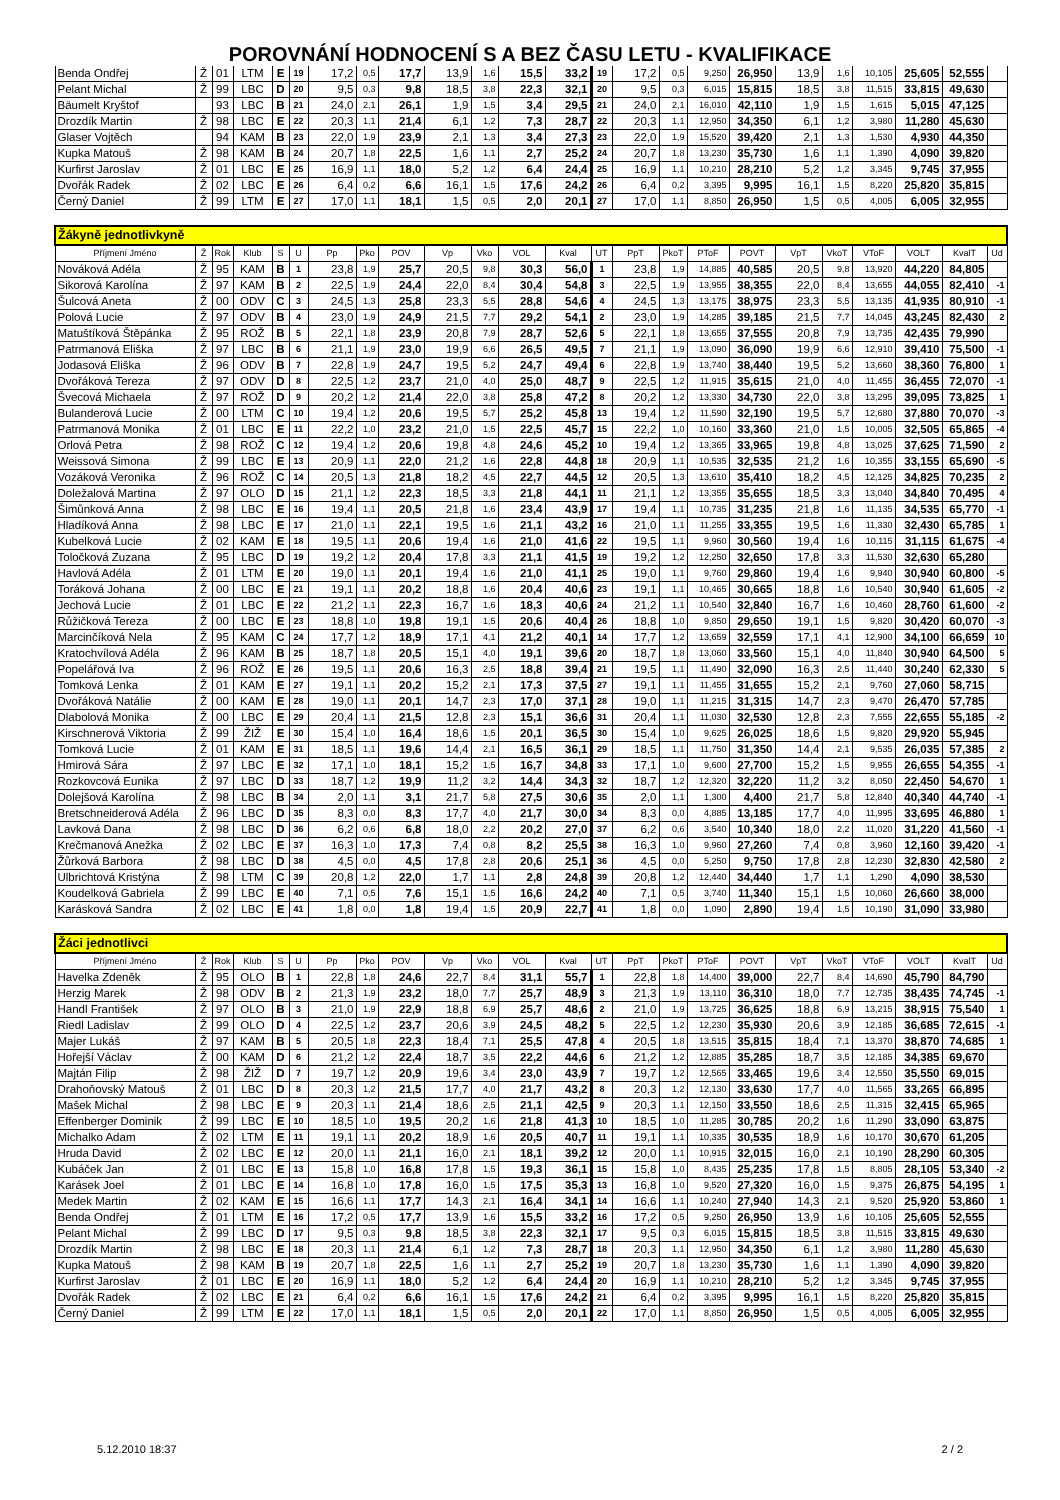POROVNÁNÍ HODNOCENÍ S A BEZ ČASU LETU - KVALIFIKACE
| Benda Ondřej | Ž | 01 | LTM | E | 19 | 17,2 | 0,5 | 17,7 | 13,9 | 1,6 | 15,5 | 33,2 | 19 | 17,2 | 0,5 | 9,250 | 26,950 | 13,9 | 1,6 | 10,105 | 25,605 | 52,555 | |
| Pelant Michal | Ž | 99 | LBC | D | 20 | 9,5 | 0,3 | 9,8 | 18,5 | 3,8 | 22,3 | 32,1 | 20 | 9,5 | 0,3 | 6,015 | 15,815 | 18,5 | 3,8 | 11,515 | 33,815 | 49,630 | |
| Bäumelt Kryštof | | 93 | LBC | B | 21 | 24,0 | 2,1 | 26,1 | 1,9 | 1,5 | 3,4 | 29,5 | 21 | 24,0 | 2,1 | 16,010 | 42,110 | 1,9 | 1,5 | 1,615 | 5,015 | 47,125 | |
| Drozdík Martin | Ž | 98 | LBC | E | 22 | 20,3 | 1,1 | 21,4 | 6,1 | 1,2 | 7,3 | 28,7 | 22 | 20,3 | 1,1 | 12,950 | 34,350 | 6,1 | 1,2 | 3,980 | 11,280 | 45,630 | |
| Glaser Vojtěch | | 94 | KAM | B | 23 | 22,0 | 1,9 | 23,9 | 2,1 | 1,3 | 3,4 | 27,3 | 23 | 22,0 | 1,9 | 15,520 | 39,420 | 2,1 | 1,3 | 1,530 | 4,930 | 44,350 | |
| Kupka Matouš | Ž | 98 | KAM | B | 24 | 20,7 | 1,8 | 22,5 | 1,6 | 1,1 | 2,7 | 25,2 | 24 | 20,7 | 1,8 | 13,230 | 35,730 | 1,6 | 1,1 | 1,390 | 4,090 | 39,820 | |
| Kurfirst Jaroslav | Ž | 01 | LBC | E | 25 | 16,9 | 1,1 | 18,0 | 5,2 | 1,2 | 6,4 | 24,4 | 25 | 16,9 | 1,1 | 10,210 | 28,210 | 5,2 | 1,2 | 3,345 | 9,745 | 37,955 | |
| Dvořák Radek | Ž | 02 | LBC | E | 26 | 6,4 | 0,2 | 6,6 | 16,1 | 1,5 | 17,6 | 24,2 | 26 | 6,4 | 0,2 | 3,395 | 9,995 | 16,1 | 1,5 | 8,220 | 25,820 | 35,815 | |
| Černý Daniel | Ž | 99 | LTM | E | 27 | 17,0 | 1,1 | 18,1 | 1,5 | 0,5 | 2,0 | 20,1 | 27 | 17,0 | 1,1 | 8,850 | 26,950 | 1,5 | 0,5 | 4,005 | 6,005 | 32,955 | |
| Žákyně jednotlivkyně | | | | | | | | | | | | | | | | | | | | | | | |
| Příjmení Jméno | Ž | Rok | Klub | S | U | Pp | Pko | POV | Vp | Vko | VOL | Kval | UT | PpT | PkoT | PToF | POVT | VpT | VkoT | VToF | VOLT | KvalT | Ud |
| Nováková Adéla | Ž | 95 | KAM | B | 1 | 23,8 | 1,9 | 25,7 | 20,5 | 9,8 | 30,3 | 56,0 | 1 | 23,8 | 1,9 | 14,885 | 40,585 | 20,5 | 9,8 | 13,920 | 44,220 | 84,805 | |
| Sikorová Karolína | Ž | 97 | KAM | B | 2 | 22,5 | 1,9 | 24,4 | 22,0 | 8,4 | 30,4 | 54,8 | 3 | 22,5 | 1,9 | 13,955 | 38,355 | 22,0 | 8,4 | 13,655 | 44,055 | 82,410 | -1 |
| Šulcová Aneta | Ž | 00 | ODV | C | 3 | 24,5 | 1,3 | 25,8 | 23,3 | 5,5 | 28,8 | 54,6 | 4 | 24,5 | 1,3 | 13,175 | 38,975 | 23,3 | 5,5 | 13,135 | 41,935 | 80,910 | -1 |
| Polová Lucie | Ž | 97 | ODV | B | 4 | 23,0 | 1,9 | 24,9 | 21,5 | 7,7 | 29,2 | 54,1 | 2 | 23,0 | 1,9 | 14,285 | 39,185 | 21,5 | 7,7 | 14,045 | 43,245 | 82,430 | 2 |
| Matuštíková Štěpánka | Ž | 95 | ROŽ | B | 5 | 22,1 | 1,8 | 23,9 | 20,8 | 7,9 | 28,7 | 52,6 | 5 | 22,1 | 1,8 | 13,655 | 37,555 | 20,8 | 7,9 | 13,735 | 42,435 | 79,990 | |
| Patrmanová Eliška | Ž | 97 | LBC | B | 6 | 21,1 | 1,9 | 23,0 | 19,9 | 6,6 | 26,5 | 49,5 | 7 | 21,1 | 1,9 | 13,090 | 36,090 | 19,9 | 6,6 | 12,910 | 39,410 | 75,500 | -1 |
| Jodasová Eliška | Ž | 96 | ODV | B | 7 | 22,8 | 1,9 | 24,7 | 19,5 | 5,2 | 24,7 | 49,4 | 6 | 22,8 | 1,9 | 13,740 | 38,440 | 19,5 | 5,2 | 13,660 | 38,360 | 76,800 | 1 |
| Dvořáková Tereza | Ž | 97 | ODV | D | 8 | 22,5 | 1,2 | 23,7 | 21,0 | 4,0 | 25,0 | 48,7 | 9 | 22,5 | 1,2 | 11,915 | 35,615 | 21,0 | 4,0 | 11,455 | 36,455 | 72,070 | -1 |
| Švecová Michaela | Ž | 97 | ROŽ | D | 9 | 20,2 | 1,2 | 21,4 | 22,0 | 3,8 | 25,8 | 47,2 | 8 | 20,2 | 1,2 | 13,330 | 34,730 | 22,0 | 3,8 | 13,295 | 39,095 | 73,825 | 1 |
| Bulanderová Lucie | Ž | 00 | LTM | C | 10 | 19,4 | 1,2 | 20,6 | 19,5 | 5,7 | 25,2 | 45,8 | 13 | 19,4 | 1,2 | 11,590 | 32,190 | 19,5 | 5,7 | 12,680 | 37,880 | 70,070 | -3 |
| Patrmanová Monika | Ž | 01 | LBC | E | 11 | 22,2 | 1,0 | 23,2 | 21,0 | 1,5 | 22,5 | 45,7 | 15 | 22,2 | 1,0 | 10,160 | 33,360 | 21,0 | 1,5 | 10,005 | 32,505 | 65,865 | -4 |
| Orlová Petra | Ž | 98 | ROŽ | C | 12 | 19,4 | 1,2 | 20,6 | 19,8 | 4,8 | 24,6 | 45,2 | 10 | 19,4 | 1,2 | 13,365 | 33,965 | 19,8 | 4,8 | 13,025 | 37,625 | 71,590 | 2 |
| Weissová Simona | Ž | 99 | LBC | E | 13 | 20,9 | 1,1 | 22,0 | 21,2 | 1,6 | 22,8 | 44,8 | 18 | 20,9 | 1,1 | 10,535 | 32,535 | 21,2 | 1,6 | 10,355 | 33,155 | 65,690 | -5 |
| Vozáková Veronika | Ž | 96 | ROŽ | C | 14 | 20,5 | 1,3 | 21,8 | 18,2 | 4,5 | 22,7 | 44,5 | 12 | 20,5 | 1,3 | 13,610 | 35,410 | 18,2 | 4,5 | 12,125 | 34,825 | 70,235 | 2 |
| Doležalová Martina | Ž | 97 | OLO | D | 15 | 21,1 | 1,2 | 22,3 | 18,5 | 3,3 | 21,8 | 44,1 | 11 | 21,1 | 1,2 | 13,355 | 35,655 | 18,5 | 3,3 | 13,040 | 34,840 | 70,495 | 4 |
| Šimůnková Anna | Ž | 98 | LBC | E | 16 | 19,4 | 1,1 | 20,5 | 21,8 | 1,6 | 23,4 | 43,9 | 17 | 19,4 | 1,1 | 10,735 | 31,235 | 21,8 | 1,6 | 11,135 | 34,535 | 65,770 | -1 |
| Hladíková Anna | Ž | 98 | LBC | E | 17 | 21,0 | 1,1 | 22,1 | 19,5 | 1,6 | 21,1 | 43,2 | 16 | 21,0 | 1,1 | 11,255 | 33,355 | 19,5 | 1,6 | 11,330 | 32,430 | 65,785 | 1 |
| Kubelková Lucie | Ž | 02 | KAM | E | 18 | 19,5 | 1,1 | 20,6 | 19,4 | 1,6 | 21,0 | 41,6 | 22 | 19,5 | 1,1 | 9,960 | 30,560 | 19,4 | 1,6 | 10,115 | 31,115 | 61,675 | -4 |
| Toločková Zuzana | Ž | 95 | LBC | D | 19 | 19,2 | 1,2 | 20,4 | 17,8 | 3,3 | 21,1 | 41,5 | 19 | 19,2 | 1,2 | 12,250 | 32,650 | 17,8 | 3,3 | 11,530 | 32,630 | 65,280 | |
| Havlová Adéla | Ž | 01 | LTM | E | 20 | 19,0 | 1,1 | 20,1 | 19,4 | 1,6 | 21,0 | 41,1 | 25 | 19,0 | 1,1 | 9,760 | 29,860 | 19,4 | 1,6 | 9,940 | 30,940 | 60,800 | -5 |
| Toráková Johana | Ž | 00 | LBC | E | 21 | 19,1 | 1,1 | 20,2 | 18,8 | 1,6 | 20,4 | 40,6 | 23 | 19,1 | 1,1 | 10,465 | 30,665 | 18,8 | 1,6 | 10,540 | 30,940 | 61,605 | -2 |
| Jechová Lucie | Ž | 01 | LBC | E | 22 | 21,2 | 1,1 | 22,3 | 16,7 | 1,6 | 18,3 | 40,6 | 24 | 21,2 | 1,1 | 10,540 | 32,840 | 16,7 | 1,6 | 10,460 | 28,760 | 61,600 | -2 |
| Růžičková Tereza | Ž | 00 | LBC | E | 23 | 18,8 | 1,0 | 19,8 | 19,1 | 1,5 | 20,6 | 40,4 | 26 | 18,8 | 1,0 | 9,850 | 29,650 | 19,1 | 1,5 | 9,820 | 30,420 | 60,070 | -3 |
| Marcinčíková Nela | Ž | 95 | KAM | C | 24 | 17,7 | 1,2 | 18,9 | 17,1 | 4,1 | 21,2 | 40,1 | 14 | 17,7 | 1,2 | 13,659 | 32,559 | 17,1 | 4,1 | 12,900 | 34,100 | 66,659 | 10 |
| Kratochvílová Adéla | Ž | 96 | KAM | B | 25 | 18,7 | 1,8 | 20,5 | 15,1 | 4,0 | 19,1 | 39,6 | 20 | 18,7 | 1,8 | 13,060 | 33,560 | 15,1 | 4,0 | 11,840 | 30,940 | 64,500 | 5 |
| Popelářová Iva | Ž | 96 | ROŽ | E | 26 | 19,5 | 1,1 | 20,6 | 16,3 | 2,5 | 18,8 | 39,4 | 21 | 19,5 | 1,1 | 11,490 | 32,090 | 16,3 | 2,5 | 11,440 | 30,240 | 62,330 | 5 |
| Tomková Lenka | Ž | 01 | KAM | E | 27 | 19,1 | 1,1 | 20,2 | 15,2 | 2,1 | 17,3 | 37,5 | 27 | 19,1 | 1,1 | 11,455 | 31,655 | 15,2 | 2,1 | 9,760 | 27,060 | 58,715 | |
| Dvořáková Natálie | Ž | 00 | KAM | E | 28 | 19,0 | 1,1 | 20,1 | 14,7 | 2,3 | 17,0 | 37,1 | 28 | 19,0 | 1,1 | 11,215 | 31,315 | 14,7 | 2,3 | 9,470 | 26,470 | 57,785 | |
| Dlabolová Monika | Ž | 00 | LBC | E | 29 | 20,4 | 1,1 | 21,5 | 12,8 | 2,3 | 15,1 | 36,6 | 31 | 20,4 | 1,1 | 11,030 | 32,530 | 12,8 | 2,3 | 7,555 | 22,655 | 55,185 | -2 |
| Kirschnerová Viktoria | Ž | 99 | ŽIŽ | E | 30 | 15,4 | 1,0 | 16,4 | 18,6 | 1,5 | 20,1 | 36,5 | 30 | 15,4 | 1,0 | 9,625 | 26,025 | 18,6 | 1,5 | 9,820 | 29,920 | 55,945 | |
| Tomková Lucie | Ž | 01 | KAM | E | 31 | 18,5 | 1,1 | 19,6 | 14,4 | 2,1 | 16,5 | 36,1 | 29 | 18,5 | 1,1 | 11,750 | 31,350 | 14,4 | 2,1 | 9,535 | 26,035 | 57,385 | 2 |
| Hmirová Sára | Ž | 97 | LBC | E | 32 | 17,1 | 1,0 | 18,1 | 15,2 | 1,5 | 16,7 | 34,8 | 33 | 17,1 | 1,0 | 9,600 | 27,700 | 15,2 | 1,5 | 9,955 | 26,655 | 54,355 | -1 |
| Rozkovcová Eunika | Ž | 97 | LBC | D | 33 | 18,7 | 1,2 | 19,9 | 11,2 | 3,2 | 14,4 | 34,3 | 32 | 18,7 | 1,2 | 12,320 | 32,220 | 11,2 | 3,2 | 8,050 | 22,450 | 54,670 | 1 |
| Dolejšová Karolína | Ž | 98 | LBC | B | 34 | 2,0 | 1,1 | 3,1 | 21,7 | 5,8 | 27,5 | 30,6 | 35 | 2,0 | 1,1 | 1,300 | 4,400 | 21,7 | 5,8 | 12,840 | 40,340 | 44,740 | -1 |
| Bretschneiderová Adéla | Ž | 96 | LBC | D | 35 | 8,3 | 0,0 | 8,3 | 17,7 | 4,0 | 21,7 | 30,0 | 34 | 8,3 | 0,0 | 4,885 | 13,185 | 17,7 | 4,0 | 11,995 | 33,695 | 46,880 | 1 |
| Lavková Dana | Ž | 98 | LBC | D | 36 | 6,2 | 0,6 | 6,8 | 18,0 | 2,2 | 20,2 | 27,0 | 37 | 6,2 | 0,6 | 3,540 | 10,340 | 18,0 | 2,2 | 11,020 | 31,220 | 41,560 | -1 |
| Krečmanová Anežka | Ž | 02 | LBC | E | 37 | 16,3 | 1,0 | 17,3 | 7,4 | 0,8 | 8,2 | 25,5 | 38 | 16,3 | 1,0 | 9,960 | 27,260 | 7,4 | 0,8 | 3,960 | 12,160 | 39,420 | -1 |
| Žůrková Barbora | Ž | 98 | LBC | D | 38 | 4,5 | 0,0 | 4,5 | 17,8 | 2,8 | 20,6 | 25,1 | 36 | 4,5 | 0,0 | 5,250 | 9,750 | 17,8 | 2,8 | 12,230 | 32,830 | 42,580 | 2 |
| Ulbrichtová Kristýna | Ž | 98 | LTM | C | 39 | 20,8 | 1,2 | 22,0 | 1,7 | 1,1 | 2,8 | 24,8 | 39 | 20,8 | 1,2 | 12,440 | 34,440 | 1,7 | 1,1 | 1,290 | 4,090 | 38,530 | |
| Koudelková Gabriela | Ž | 99 | LBC | E | 40 | 7,1 | 0,5 | 7,6 | 15,1 | 1,5 | 16,6 | 24,2 | 40 | 7,1 | 0,5 | 3,740 | 11,340 | 15,1 | 1,5 | 10,060 | 26,660 | 38,000 | |
| Karásková Sandra | Ž | 02 | LBC | E | 41 | 1,8 | 0,0 | 1,8 | 19,4 | 1,5 | 20,9 | 22,7 | 41 | 1,8 | 0,0 | 1,090 | 2,890 | 19,4 | 1,5 | 10,190 | 31,090 | 33,980 | |
| Žáci jednotlivci | | | | | | | | | | | | | | | | | | | | | | | |
| Příjmení Jméno | Ž | Rok | Klub | S | U | Pp | Pko | POV | Vp | Vko | VOL | Kval | UT | PpT | PkoT | PToF | POVT | VpT | VkoT | VToF | VOLT | KvalT | Ud |
| Havelka Zdeněk | Ž | 95 | OLO | B | 1 | 22,8 | 1,8 | 24,6 | 22,7 | 8,4 | 31,1 | 55,7 | 1 | 22,8 | 1,8 | 14,400 | 39,000 | 22,7 | 8,4 | 14,690 | 45,790 | 84,790 | |
| Herzig Marek | Ž | 98 | ODV | B | 2 | 21,3 | 1,9 | 23,2 | 18,0 | 7,7 | 25,7 | 48,9 | 3 | 21,3 | 1,9 | 13,110 | 36,310 | 18,0 | 7,7 | 12,735 | 38,435 | 74,745 | -1 |
| Handl František | Ž | 97 | OLO | B | 3 | 21,0 | 1,9 | 22,9 | 18,8 | 6,9 | 25,7 | 48,6 | 2 | 21,0 | 1,9 | 13,725 | 36,625 | 18,8 | 6,9 | 13,215 | 38,915 | 75,540 | 1 |
| Riedl Ladislav | Ž | 99 | OLO | D | 4 | 22,5 | 1,2 | 23,7 | 20,6 | 3,9 | 24,5 | 48,2 | 5 | 22,5 | 1,2 | 12,230 | 35,930 | 20,6 | 3,9 | 12,185 | 36,685 | 72,615 | -1 |
| Majer Lukáš | Ž | 97 | KAM | B | 5 | 20,5 | 1,8 | 22,3 | 18,4 | 7,1 | 25,5 | 47,8 | 4 | 20,5 | 1,8 | 13,515 | 35,815 | 18,4 | 7,1 | 13,370 | 38,870 | 74,685 | 1 |
| Hořejší Václav | Ž | 00 | KAM | D | 6 | 21,2 | 1,2 | 22,4 | 18,7 | 3,5 | 22,2 | 44,6 | 6 | 21,2 | 1,2 | 12,885 | 35,285 | 18,7 | 3,5 | 12,185 | 34,385 | 69,670 | |
| Majtán Filip | Ž | 98 | ŽIŽ | D | 7 | 19,7 | 1,2 | 20,9 | 19,6 | 3,4 | 23,0 | 43,9 | 7 | 19,7 | 1,2 | 12,565 | 33,465 | 19,6 | 3,4 | 12,550 | 35,550 | 69,015 | |
| Drahoňovský Matouš | Ž | 01 | LBC | D | 8 | 20,3 | 1,2 | 21,5 | 17,7 | 4,0 | 21,7 | 43,2 | 8 | 20,3 | 1,2 | 12,130 | 33,630 | 17,7 | 4,0 | 11,565 | 33,265 | 66,895 | |
| Mašek Michal | Ž | 98 | LBC | E | 9 | 20,3 | 1,1 | 21,4 | 18,6 | 2,5 | 21,1 | 42,5 | 9 | 20,3 | 1,1 | 12,150 | 33,550 | 18,6 | 2,5 | 11,315 | 32,415 | 65,965 | |
| Effenberger Dominik | Ž | 99 | LBC | E | 10 | 18,5 | 1,0 | 19,5 | 20,2 | 1,6 | 21,8 | 41,3 | 10 | 18,5 | 1,0 | 11,285 | 30,785 | 20,2 | 1,6 | 11,290 | 33,090 | 63,875 | |
| Michalko Adam | Ž | 02 | LTM | E | 11 | 19,1 | 1,1 | 20,2 | 18,9 | 1,6 | 20,5 | 40,7 | 11 | 19,1 | 1,1 | 10,335 | 30,535 | 18,9 | 1,6 | 10,170 | 30,670 | 61,205 | |
| Hruda David | Ž | 02 | LBC | E | 12 | 20,0 | 1,1 | 21,1 | 16,0 | 2,1 | 18,1 | 39,2 | 12 | 20,0 | 1,1 | 10,915 | 32,015 | 16,0 | 2,1 | 10,190 | 28,290 | 60,305 | |
| Kubáček Jan | Ž | 01 | LBC | E | 13 | 15,8 | 1,0 | 16,8 | 17,8 | 1,5 | 19,3 | 36,1 | 15 | 15,8 | 1,0 | 8,435 | 25,235 | 17,8 | 1,5 | 8,805 | 28,105 | 53,340 | -2 |
| Karásek Joel | Ž | 01 | LBC | E | 14 | 16,8 | 1,0 | 17,8 | 16,0 | 1,5 | 17,5 | 35,3 | 13 | 16,8 | 1,0 | 9,520 | 27,320 | 16,0 | 1,5 | 9,375 | 26,875 | 54,195 | 1 |
| Medek Martin | Ž | 02 | KAM | E | 15 | 16,6 | 1,1 | 17,7 | 14,3 | 2,1 | 16,4 | 34,1 | 14 | 16,6 | 1,1 | 10,240 | 27,940 | 14,3 | 2,1 | 9,520 | 25,920 | 53,860 | 1 |
| Benda Ondřej | Ž | 01 | LTM | E | 16 | 17,2 | 0,5 | 17,7 | 13,9 | 1,6 | 15,5 | 33,2 | 16 | 17,2 | 0,5 | 9,250 | 26,950 | 13,9 | 1,6 | 10,105 | 25,605 | 52,555 | |
| Pelant Michal | Ž | 99 | LBC | D | 17 | 9,5 | 0,3 | 9,8 | 18,5 | 3,8 | 22,3 | 32,1 | 17 | 9,5 | 0,3 | 6,015 | 15,815 | 18,5 | 3,8 | 11,515 | 33,815 | 49,630 | |
| Drozdík Martin | Ž | 98 | LBC | E | 18 | 20,3 | 1,1 | 21,4 | 6,1 | 1,2 | 7,3 | 28,7 | 18 | 20,3 | 1,1 | 12,950 | 34,350 | 6,1 | 1,2 | 3,980 | 11,280 | 45,630 | |
| Kupka Matouš | Ž | 98 | KAM | B | 19 | 20,7 | 1,8 | 22,5 | 1,6 | 1,1 | 2,7 | 25,2 | 19 | 20,7 | 1,8 | 13,230 | 35,730 | 1,6 | 1,1 | 1,390 | 4,090 | 39,820 | |
| Kurfirst Jaroslav | Ž | 01 | LBC | E | 20 | 16,9 | 1,1 | 18,0 | 5,2 | 1,2 | 6,4 | 24,4 | 20 | 16,9 | 1,1 | 10,210 | 28,210 | 5,2 | 1,2 | 3,345 | 9,745 | 37,955 | |
| Dvořák Radek | Ž | 02 | LBC | E | 21 | 6,4 | 0,2 | 6,6 | 16,1 | 1,5 | 17,6 | 24,2 | 21 | 6,4 | 0,2 | 3,395 | 9,995 | 16,1 | 1,5 | 8,220 | 25,820 | 35,815 | |
| Černý Daniel | Ž | 99 | LTM | E | 22 | 17,0 | 1,1 | 18,1 | 1,5 | 0,5 | 2,0 | 20,1 | 22 | 17,0 | 1,1 | 8,850 | 26,950 | 1,5 | 0,5 | 4,005 | 6,005 | 32,955 | |
5.12.2010 18:37 2 / 2